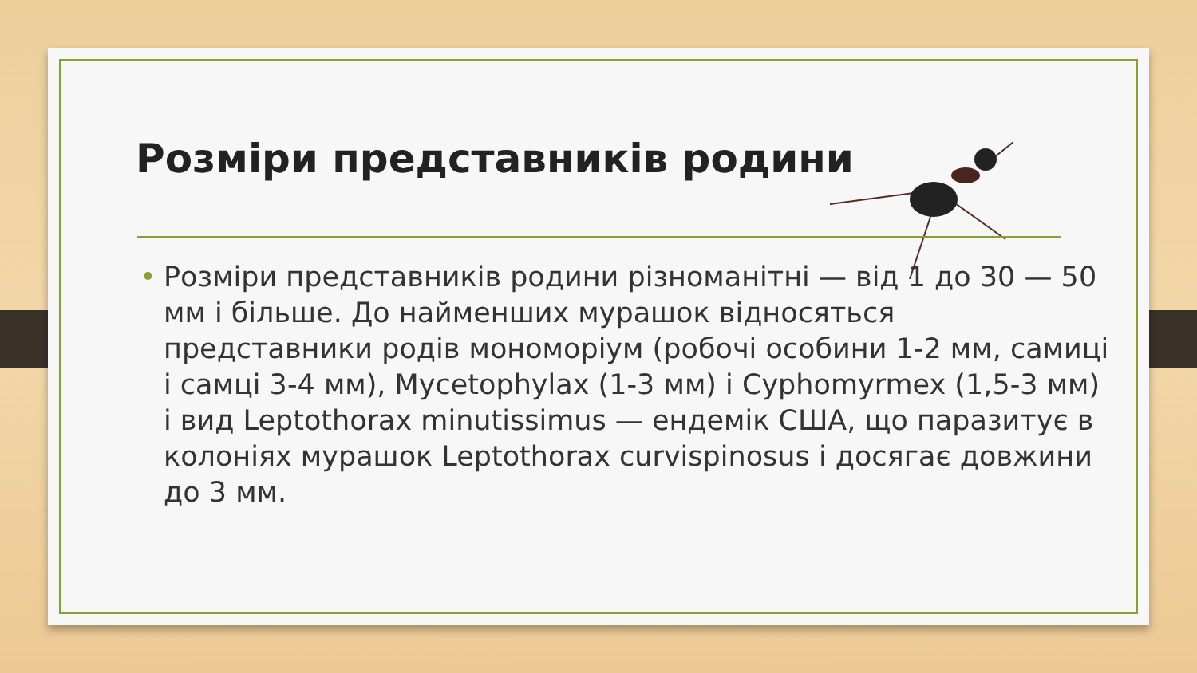Розміри представників родини
• Розміри представників родини різноманітні — від 1 до 30 — 50 мм і більше. До найменших мурашок відносяться представники родів мономоріум (робочі особини 1-2 мм, самиці і самці 3-4 мм), Mycetophylax (1-3 мм) і Cyphomyrmex (1,5-3 мм) і вид Leptothorax minutissimus — ендемік США, що паразитує в колоніях мурашок Leptothorax curvispinosus і досягає довжини до 3 мм.